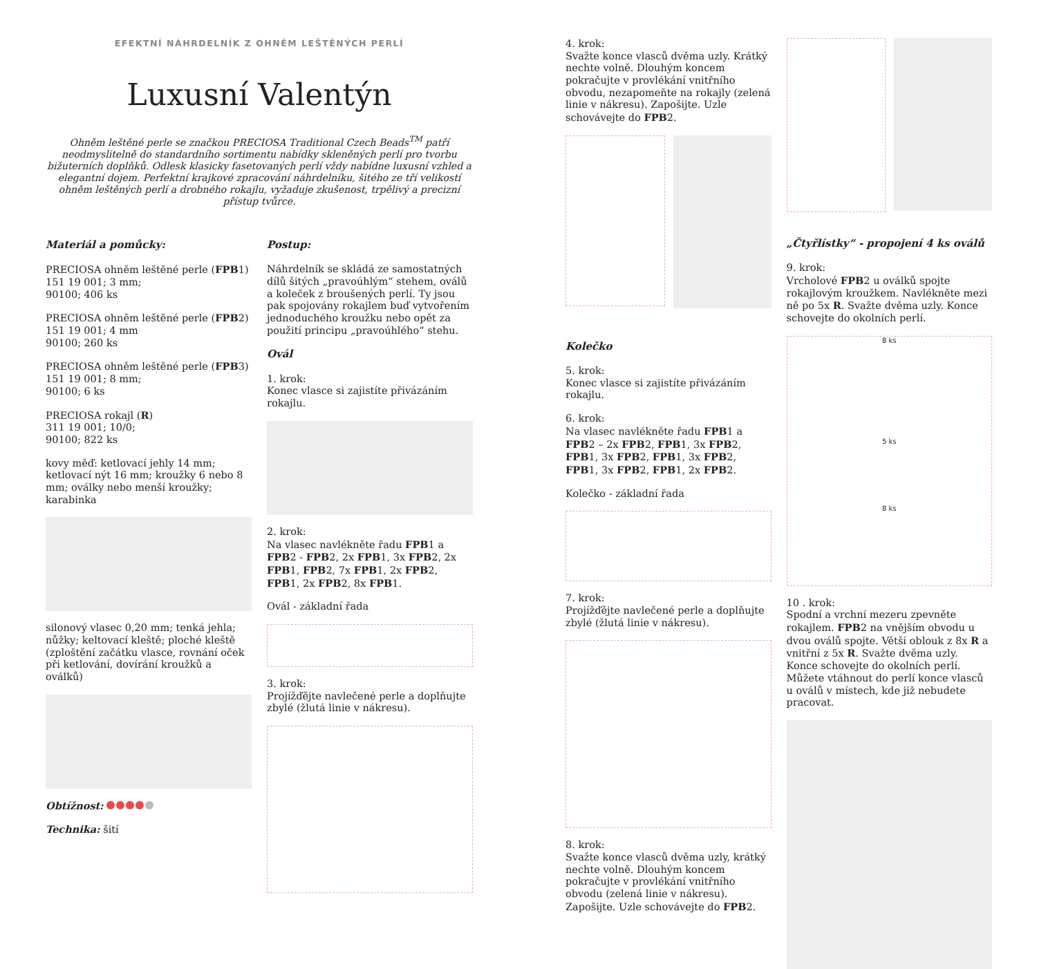EFEKTNÍ NÁHRDELNÍK Z OHNĚM LEŠTĚNÝCH PERLÍ
Luxusní Valentýn
Ohněm leštěné perle se značkou PRECIOSA Traditional Czech Beads<sup>TM</sup> patří neodmyslitelně do standardního sortimentu nabídky skleněných perlí pro tvorbu bižuterních doplňků. Odlesk klasicky fasetovaných perlí vždy nabídne luxusní vzhled a elegantní dojem. Perfektní krajkové zpracování náhrdelníku, šitého ze tří velikostí ohněm leštěných perlí a drobného rokajlu, vyžaduje zkušenost, trpělivý a precizní přístup tvůrce.
Materiál a pomůcky:
PRECIOSA ohněm leštěné perle (FPB1)
151 19 001; 3 mm;
90100; 406 ks
PRECIOSA ohněm leštěné perle (FPB2)
151 19 001; 4 mm
90100; 260 ks
PRECIOSA ohněm leštěné perle (FPB3)
151 19 001; 8 mm;
90100; 6 ks
PRECIOSA rokajl (R)
311 19 001; 10/0;
90100; 822 ks
kovy měď: ketlovací jehly 14 mm; ketlovací nýt 16 mm; kroužky 6 nebo 8 mm; oválky nebo menší kroužky; karabinka
silonový vlasec 0,20 mm; tenká jehla; nůžky; keltovací kleště; ploché kleště (zploštění začátku vlasce, rovnání oček při ketlování, dovírání kroužků a oválků)
Obtížnost:
Technika: šití
Postup:
Náhrdelník se skládá ze samostatných dílů šitých „pravoúhlým“ stehem, oválů a koleček z broušených perlí. Ty jsou pak spojovány rokajlem buď vytvořením jednoduchého kroužku nebo opět za použití principu „pravoúhlého“ stehu.
Ovál
1. krok:
Konec vlasce si zajistíte přivázáním rokajlu.
2. krok:
Na vlasec navlékněte řadu FPB1 a FPB2 - FPB2, 2x FPB1, 3x FPB2, 2x FPB1, FPB2, 7x FPB1, 2x FPB2, FPB1, 2x FPB2, 8x FPB1.
Ovál - základní řada
3. krok:
Projížďějte navlečené perle a doplňujte zbylé (žlutá linie v nákresu).
4. krok:
Svažte konce vlasců dvěma uzly. Krátký nechte volně. Dlouhým koncem pokračujte v provlékání vnitřního obvodu, nezapomeňte na rokajly (zelená linie v nákresu). Zapošijte. Uzle schovávejte do FPB2.
Kolečko
5. krok:
Konec vlasce si zajistíte přivázáním rokajlu.
6. krok:
Na vlasec navlékněte řadu FPB1 a FPB2 – 2x FPB2, FPB1, 3x FPB2, FPB1, 3x FPB2, FPB1, 3x FPB2, FPB1, 3x FPB2, FPB1, 2x FPB2.
Kolečko - základní řada
7. krok:
Projížďějte navlečené perle a doplňujte zbylé (žlutá linie v nákresu).
8. krok:
Svažte konce vlasců dvěma uzly, krátký nechte volně. Dlouhým koncem pokračujte v provlékání vnitřního obvodu (zelená linie v nákresu). Zapošijte. Uzle schovávejte do FPB2.
„Čtyřlístky“ - propojení 4 ks oválů
9. krok:
Vrcholové FPB2 u oválků spojte rokajlovým kroužkem. Navlékněte mezi ně po 5x R. Svažte dvěma uzly. Konce schovejte do okolních perlí.
8 ks
5 ks
8 ks
10 . krok:
Spodní a vrchní mezeru zpevněte rokajlem. FPB2 na vnějším obvodu u dvou oválů spojte. Větší oblouk z 8x R a vnitřní z 5x R. Svažte dvěma uzly. Konce schovejte do okolních perlí. Můžete vtáhnout do perlí konce vlasců u oválů v místech, kde již nebudete pracovat.